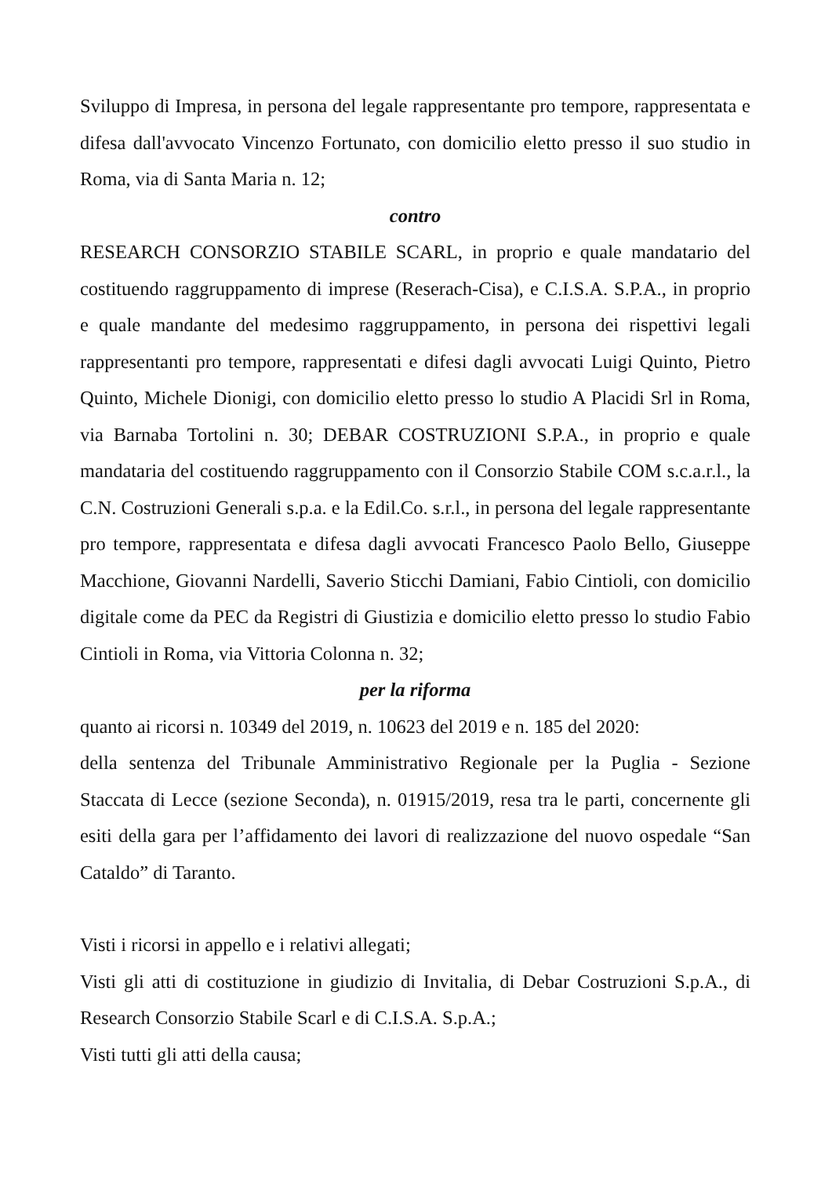Sviluppo di Impresa, in persona del legale rappresentante pro tempore, rappresentata e difesa dall'avvocato Vincenzo Fortunato, con domicilio eletto presso il suo studio in Roma, via di Santa Maria n. 12;
contro
RESEARCH CONSORZIO STABILE SCARL, in proprio e quale mandatario del costituendo raggruppamento di imprese (Reserach-Cisa), e C.I.S.A. S.P.A., in proprio e quale mandante del medesimo raggruppamento, in persona dei rispettivi legali rappresentanti pro tempore, rappresentati e difesi dagli avvocati Luigi Quinto, Pietro Quinto, Michele Dionigi, con domicilio eletto presso lo studio A Placidi Srl in Roma, via Barnaba Tortolini n. 30; DEBAR COSTRUZIONI S.P.A., in proprio e quale mandataria del costituendo raggruppamento con il Consorzio Stabile COM s.c.a.r.l., la C.N. Costruzioni Generali s.p.a. e la Edil.Co. s.r.l., in persona del legale rappresentante pro tempore, rappresentata e difesa dagli avvocati Francesco Paolo Bello, Giuseppe Macchione, Giovanni Nardelli, Saverio Sticchi Damiani, Fabio Cintioli, con domicilio digitale come da PEC da Registri di Giustizia e domicilio eletto presso lo studio Fabio Cintioli in Roma, via Vittoria Colonna n. 32;
per la riforma
quanto ai ricorsi n. 10349 del 2019, n. 10623 del 2019 e n. 185 del 2020:
della sentenza del Tribunale Amministrativo Regionale per la Puglia - Sezione Staccata di Lecce (sezione Seconda), n. 01915/2019, resa tra le parti, concernente gli esiti della gara per l’affidamento dei lavori di realizzazione del nuovo ospedale “San Cataldo” di Taranto.
Visti i ricorsi in appello e i relativi allegati;
Visti gli atti di costituzione in giudizio di Invitalia, di Debar Costruzioni S.p.A., di Research Consorzio Stabile Scarl e di C.I.S.A. S.p.A.;
Visti tutti gli atti della causa;